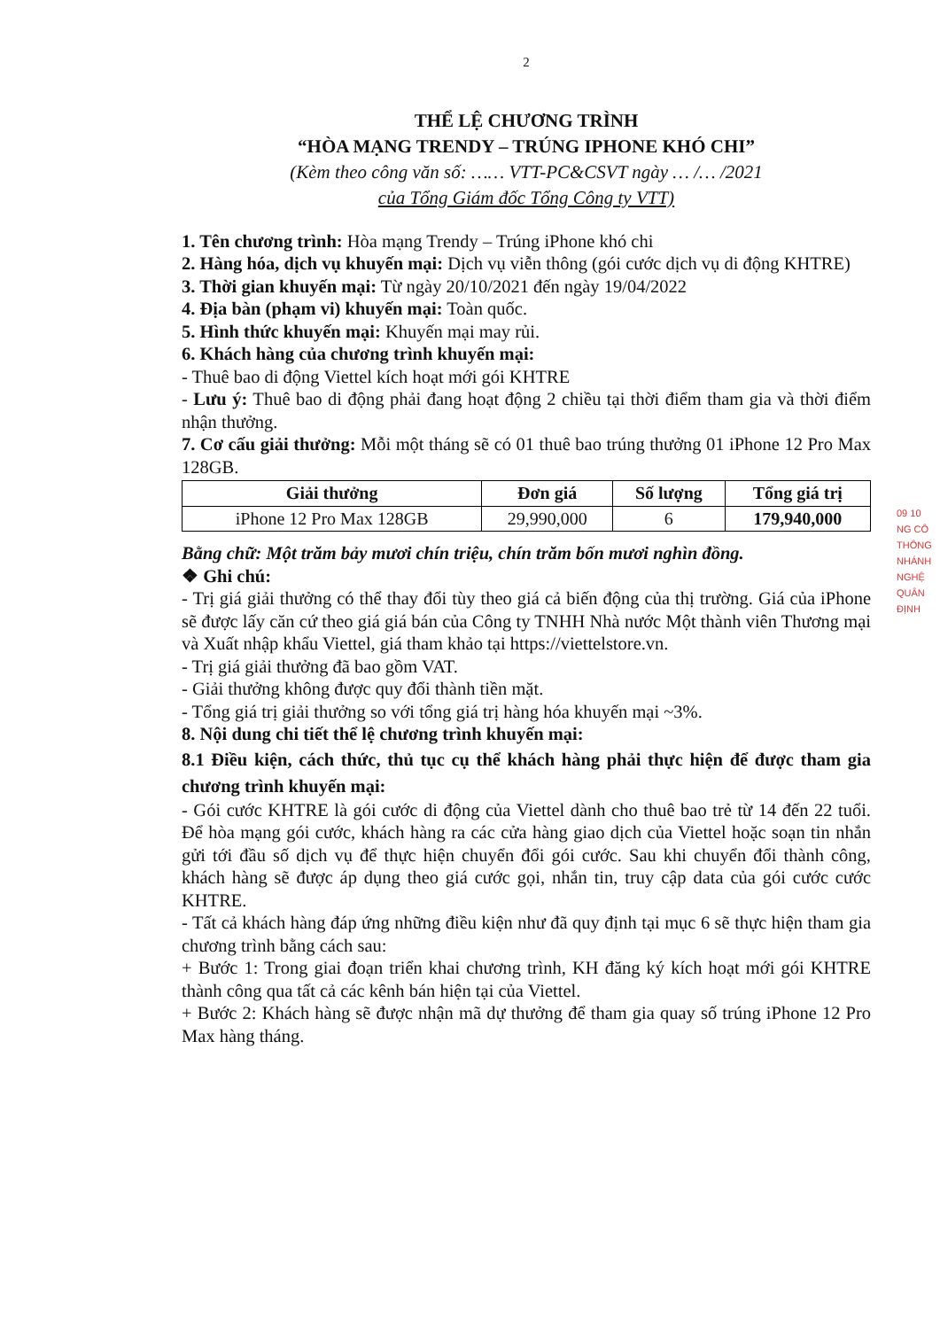2
THỂ LỆ CHƯƠNG TRÌNH
“HÒA MẠNG TRENDY – TRÚNG IPHONE KHÓ CHI”
(Kèm theo công văn số: …… VTT-PC&CSVT ngày … /… /2021
của Tổng Giám đốc Tổng Công ty VTT)
1. Tên chương trình: Hòa mạng Trendy – Trúng iPhone khó chi
2. Hàng hóa, dịch vụ khuyến mại: Dịch vụ viễn thông (gói cước dịch vụ di động KHTRE)
3. Thời gian khuyến mại: Từ ngày 20/10/2021 đến ngày 19/04/2022
4. Địa bàn (phạm vi) khuyến mại: Toàn quốc.
5. Hình thức khuyến mại: Khuyến mại may rủi.
6. Khách hàng của chương trình khuyến mại:
- Thuê bao di động Viettel kích hoạt mới gói KHTRE
- Lưu ý: Thuê bao di động phải đang hoạt động 2 chiều tại thời điểm tham gia và thời điểm nhận thưởng.
7. Cơ cấu giải thưởng: Mỗi một tháng sẽ có 01 thuê bao trúng thưởng 01 iPhone 12 Pro Max 128GB.
| Giải thưởng | Đơn giá | Số lượng | Tổng giá trị |
| --- | --- | --- | --- |
| iPhone 12 Pro Max 128GB | 29,990,000 | 6 | 179,940,000 |
Bằng chữ: Một trăm bảy mươi chín triệu, chín trăm bốn mươi nghìn đồng.
❖ Ghi chú:
- Trị giá giải thưởng có thể thay đổi tùy theo giá cả biến động của thị trường. Giá của iPhone sẽ được lấy căn cứ theo giá giá bán của Công ty TNHH Nhà nước Một thành viên Thương mại và Xuất nhập khẩu Viettel, giá tham khảo tại https://viettelstore.vn.
- Trị giá giải thưởng đã bao gồm VAT.
- Giải thưởng không được quy đổi thành tiền mặt.
- Tổng giá trị giải thưởng so với tổng giá trị hàng hóa khuyến mại ~3%.
8. Nội dung chi tiết thể lệ chương trình khuyến mại:
8.1 Điều kiện, cách thức, thủ tục cụ thể khách hàng phải thực hiện để được tham gia chương trình khuyến mại:
- Gói cước KHTRE là gói cước di động của Viettel dành cho thuê bao trẻ từ 14 đến 22 tuổi. Để hòa mạng gói cước, khách hàng ra các cửa hàng giao dịch của Viettel hoặc soạn tin nhắn gửi tới đầu số dịch vụ để thực hiện chuyển đổi gói cước. Sau khi chuyển đổi thành công, khách hàng sẽ được áp dụng theo giá cước gọi, nhắn tin, truy cập data của gói cước cước KHTRE.
- Tất cả khách hàng đáp ứng những điều kiện như đã quy định tại mục 6 sẽ thực hiện tham gia chương trình bằng cách sau:
+ Bước 1: Trong giai đoạn triển khai chương trình, KH đăng ký kích hoạt mới gói KHTRE thành công qua tất cả các kênh bán hiện tại của Viettel.
+ Bước 2: Khách hàng sẽ được nhận mã dự thưởng để tham gia quay số trúng iPhone 12 Pro Max hàng tháng.
09 10
NG CÔ
THÔNG
NHÁNH
NGHỆ
QUÂN
ĐỊNH